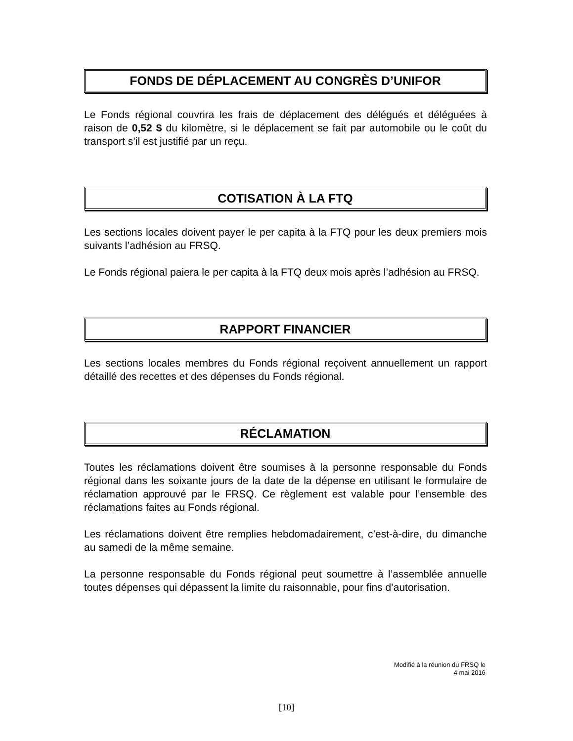FONDS DE DÉPLACEMENT AU CONGRÈS D’UNIFOR
Le Fonds régional couvrira les frais de déplacement des délégués et déléguées à raison de 0,52 $ du kilomètre, si le déplacement se fait par automobile ou le coût du transport s’il est justifié par un reçu.
COTISATION À LA FTQ
Les sections locales doivent payer le per capita à la FTQ pour les deux premiers mois suivants l’adhésion au FRSQ.
Le Fonds régional paiera le per capita à la FTQ deux mois après l’adhésion au FRSQ.
RAPPORT FINANCIER
Les sections locales membres du Fonds régional reçoivent annuellement un rapport détaillé des recettes et des dépenses du Fonds régional.
RÉCLAMATION
Toutes les réclamations doivent être soumises à la personne responsable du Fonds régional dans les soixante jours de la date de la dépense en utilisant le formulaire de réclamation approuvé par le FRSQ. Ce règlement est valable pour l’ensemble des réclamations faites au Fonds régional.
Les réclamations doivent être remplies hebdomadairement, c’est-à-dire, du dimanche au samedi de la même semaine.
La personne responsable du Fonds régional peut soumettre à l’assemblée annuelle toutes dépenses qui dépassent la limite du raisonnable, pour fins d’autorisation.
Modifié à la réunion du FRSQ le
4 mai 2016
[10]